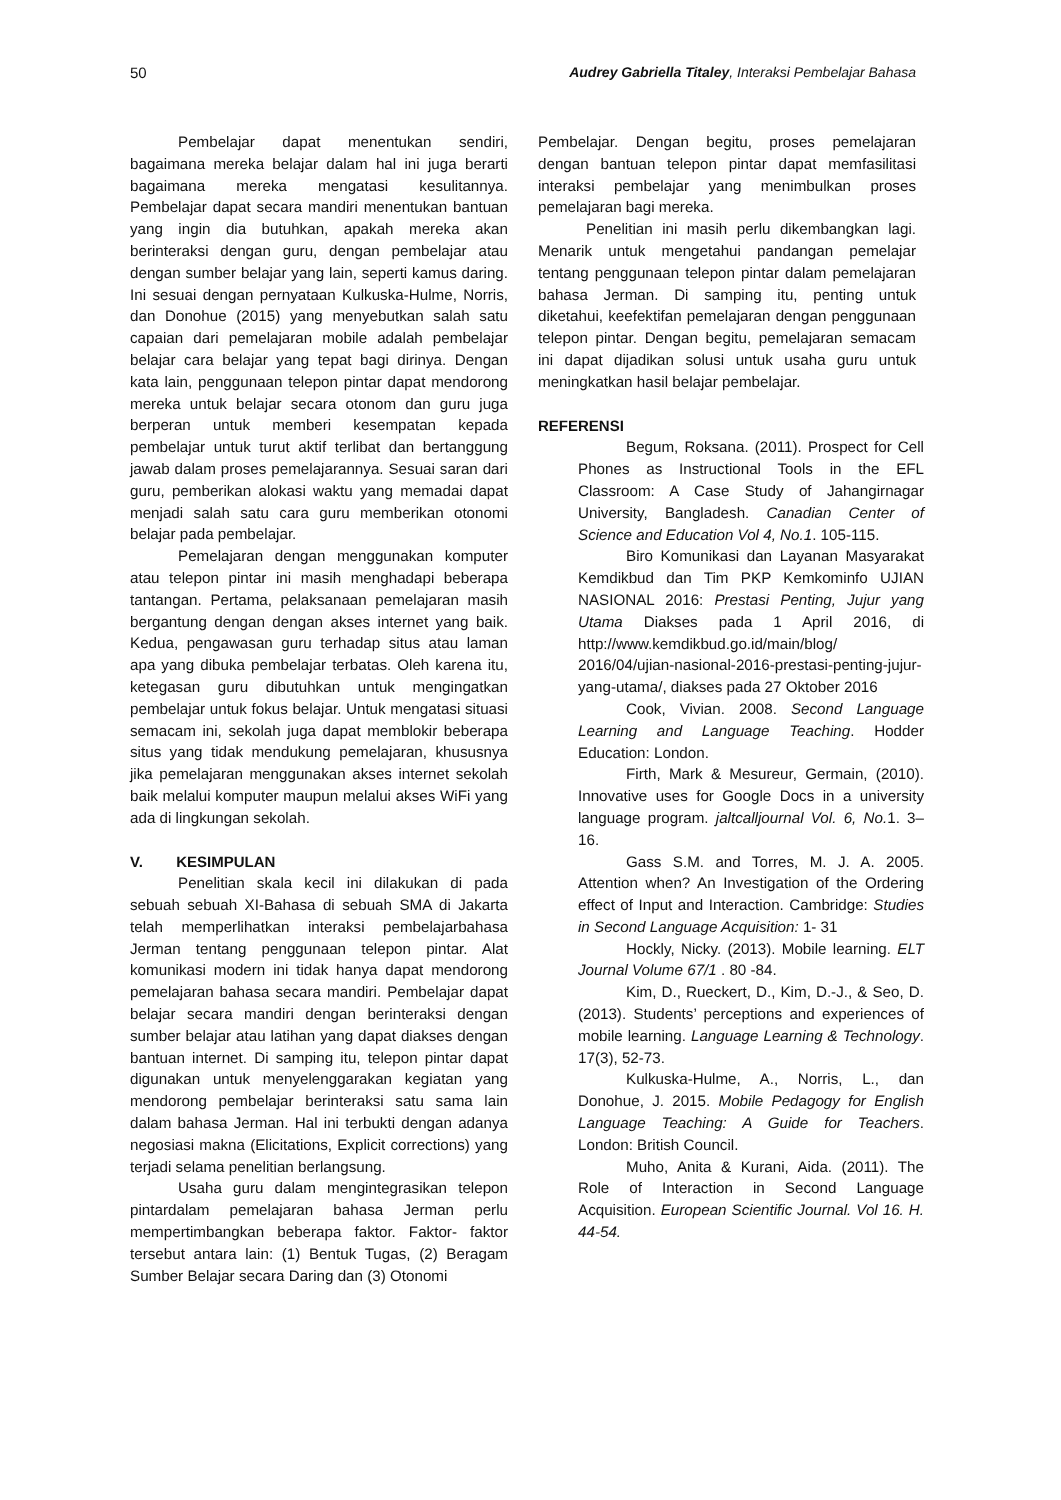50 Audrey Gabriella Titaley, Interaksi Pembelajar Bahasa
Pembelajar dapat menentukan sendiri, bagaimana mereka belajar dalam hal ini juga berarti bagaimana mereka mengatasi kesulitannya. Pembelajar dapat secara mandiri menentukan bantuan yang ingin dia butuhkan, apakah mereka akan berinteraksi dengan guru, dengan pembelajar atau dengan sumber belajar yang lain, seperti kamus daring. Ini sesuai dengan pernyataan Kulkuska-Hulme, Norris, dan Donohue (2015) yang menyebutkan salah satu capaian dari pemelajaran mobile adalah pembelajar belajar cara belajar yang tepat bagi dirinya. Dengan kata lain, penggunaan telepon pintar dapat mendorong mereka untuk belajar secara otonom dan guru juga berperan untuk memberi kesempatan kepada pembelajar untuk turut aktif terlibat dan bertanggung jawab dalam proses pemelajarannya. Sesuai saran dari guru, pemberikan alokasi waktu yang memadai dapat menjadi salah satu cara guru memberikan otonomi belajar pada pembelajar.
Pemelajaran dengan menggunakan komputer atau telepon pintar ini masih menghadapi beberapa tantangan. Pertama, pelaksanaan pemelajaran masih bergantung dengan dengan akses internet yang baik. Kedua, pengawasan guru terhadap situs atau laman apa yang dibuka pembelajar terbatas. Oleh karena itu, ketegasan guru dibutuhkan untuk mengingatkan pembelajar untuk fokus belajar. Untuk mengatasi situasi semacam ini, sekolah juga dapat memblokir beberapa situs yang tidak mendukung pemelajaran, khususnya jika pemelajaran menggunakan akses internet sekolah baik melalui komputer maupun melalui akses WiFi yang ada di lingkungan sekolah.
V. KESIMPULAN
Penelitian skala kecil ini dilakukan di pada sebuah sebuah XI-Bahasa di sebuah SMA di Jakarta telah memperlihatkan interaksi pembelajarbahasa Jerman tentang penggunaan telepon pintar. Alat komunikasi modern ini tidak hanya dapat mendorong pemelajaran bahasa secara mandiri. Pembelajar dapat belajar secara mandiri dengan berinteraksi dengan sumber belajar atau latihan yang dapat diakses dengan bantuan internet. Di samping itu, telepon pintar dapat digunakan untuk menyelenggarakan kegiatan yang mendorong pembelajar berinteraksi satu sama lain dalam bahasa Jerman. Hal ini terbukti dengan adanya negosiasi makna (Elicitations, Explicit corrections) yang terjadi selama penelitian berlangsung.
Usaha guru dalam mengintegrasikan telepon pintardalam pemelajaran bahasa Jerman perlu mempertimbangkan beberapa faktor. Faktor- faktor tersebut antara lain: (1) Bentuk Tugas, (2) Beragam Sumber Belajar secara Daring dan (3) Otonomi
Pembelajar. Dengan begitu, proses pemelajaran dengan bantuan telepon pintar dapat memfasilitasi interaksi pembelajar yang menimbulkan proses pemelajaran bagi mereka.
Penelitian ini masih perlu dikembangkan lagi. Menarik untuk mengetahui pandangan pemelajar tentang penggunaan telepon pintar dalam pemelajaran bahasa Jerman. Di samping itu, penting untuk diketahui, keefektifan pemelajaran dengan penggunaan telepon pintar. Dengan begitu, pemelajaran semacam ini dapat dijadikan solusi untuk usaha guru untuk meningkatkan hasil belajar pembelajar.
REFERENSI
Begum, Roksana. (2011). Prospect for Cell Phones as Instructional Tools in the EFL Classroom: A Case Study of Jahangirnagar University, Bangladesh. Canadian Center of Science and Education Vol 4, No.1. 105-115.
Biro Komunikasi dan Layanan Masyarakat Kemdikbud dan Tim PKP Kemkominfo UJIAN NASIONAL 2016: Prestasi Penting, Jujur yang Utama Diakses pada 1 April 2016, di http://www.kemdikbud.go.id/main/blog/ 2016/04/ujian-nasional-2016-prestasi-penting-jujur-yang-utama/, diakses pada 27 Oktober 2016
Cook, Vivian. 2008. Second Language Learning and Language Teaching. Hodder Education: London.
Firth, Mark & Mesureur, Germain, (2010). Innovative uses for Google Docs in a university language program. jaltcalljournal Vol. 6, No. 1. 3–16.
Gass S.M. and Torres, M. J. A. 2005. Attention when? An Investigation of the Ordering effect of Input and Interaction. Cambridge: Studies in Second Language Acquisition: 1- 31
Hockly, Nicky. (2013). Mobile learning. ELT Journal Volume 67/1 . 80 -84.
Kim, D., Rueckert, D., Kim, D.-J., & Seo, D. (2013). Students’ perceptions and experiences of mobile learning. Language Learning & Technology. 17(3), 52-73.
Kulkuska-Hulme, A., Norris, L., dan Donohue, J. 2015. Mobile Pedagogy for English Language Teaching: A Guide for Teachers. London: British Council.
Muho, Anita & Kurani, Aida. (2011). The Role of Interaction in Second Language Acquisition. European Scientific Journal. Vol 16. H. 44-54.